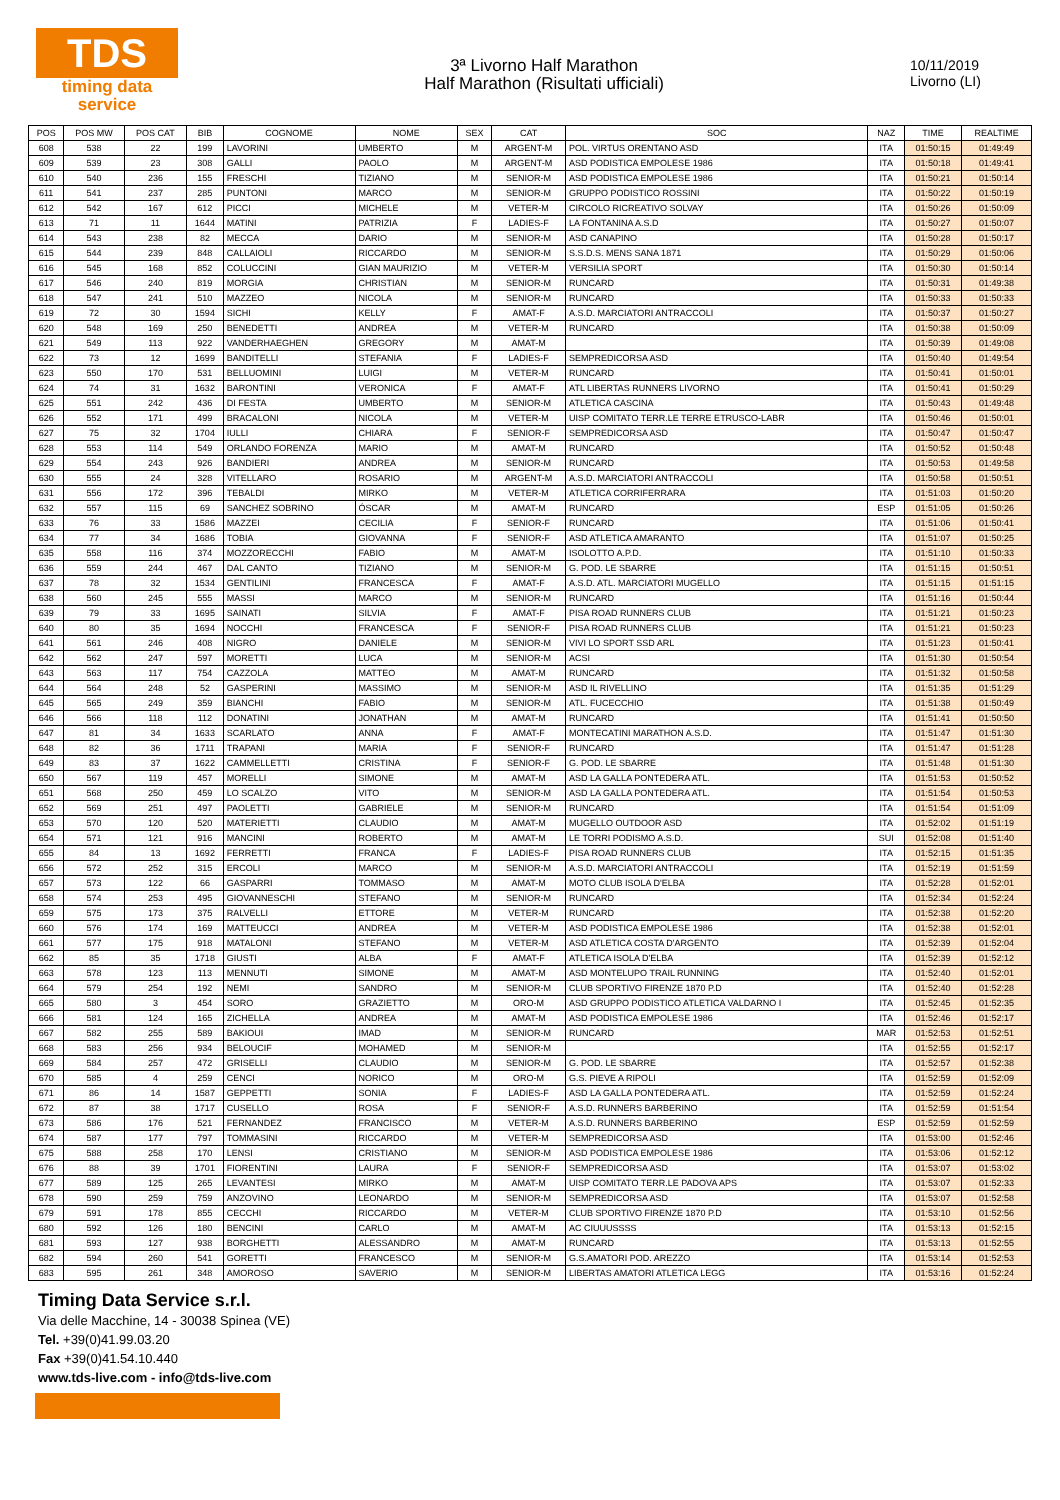TDS
timing data service
3ª Livorno Half Marathon
Half Marathon (Risultati ufficiali)
10/11/2019
Livorno (LI)
| POS | POS MW | POS CAT | BIB | COGNOME | NOME | SEX | CAT | SOC | NAZ | TIME | REALTIME |
| --- | --- | --- | --- | --- | --- | --- | --- | --- | --- | --- | --- |
| 608 | 538 | 22 | 199 | LAVORINI | UMBERTO | M | ARGENT-M | POL. VIRTUS ORENTANO ASD | ITA | 01:50:15 | 01:49:49 |
| 609 | 539 | 23 | 308 | GALLI | PAOLO | M | ARGENT-M | ASD PODISTICA EMPOLESE 1986 | ITA | 01:50:18 | 01:49:41 |
| 610 | 540 | 236 | 155 | FRESCHI | TIZIANO | M | SENIOR-M | ASD PODISTICA EMPOLESE 1986 | ITA | 01:50:21 | 01:50:14 |
| 611 | 541 | 237 | 285 | PUNTONI | MARCO | M | SENIOR-M | GRUPPO PODISTICO ROSSINI | ITA | 01:50:22 | 01:50:19 |
| 612 | 542 | 167 | 612 | PICCI | MICHELE | M | VETER-M | CIRCOLO RICREATIVO SOLVAY | ITA | 01:50:26 | 01:50:09 |
| 613 | 71 | 11 | 1644 | MATINI | PATRIZIA | F | LADIES-F | LA FONTANINA A.S.D | ITA | 01:50:27 | 01:50:07 |
| 614 | 543 | 238 | 82 | MECCA | DARIO | M | SENIOR-M | ASD CANAPINO | ITA | 01:50:28 | 01:50:17 |
| 615 | 544 | 239 | 848 | CALLAIOLI | RICCARDO | M | SENIOR-M | S.S.D.S. MENS SANA 1871 | ITA | 01:50:29 | 01:50:06 |
| 616 | 545 | 168 | 852 | COLUCCINI | GIAN MAURIZIO | M | VETER-M | VERSILIA SPORT | ITA | 01:50:30 | 01:50:14 |
| 617 | 546 | 240 | 819 | MORGIA | CHRISTIAN | M | SENIOR-M | RUNCARD | ITA | 01:50:31 | 01:49:38 |
| 618 | 547 | 241 | 510 | MAZZEO | NICOLA | M | SENIOR-M | RUNCARD | ITA | 01:50:33 | 01:50:33 |
| 619 | 72 | 30 | 1594 | SICHI | KELLY | F | AMAT-F | A.S.D. MARCIATORI ANTRACCOLI | ITA | 01:50:37 | 01:50:27 |
| 620 | 548 | 169 | 250 | BENEDETTI | ANDREA | M | VETER-M | RUNCARD | ITA | 01:50:38 | 01:50:09 |
| 621 | 549 | 113 | 922 | VANDERHAEGHEN | GREGORY | M | AMAT-M | | ITA | 01:50:39 | 01:49:08 |
| 622 | 73 | 12 | 1699 | BANDITELLI | STEFANIA | F | LADIES-F | SEMPREDICORSA ASD | ITA | 01:50:40 | 01:49:54 |
| 623 | 550 | 170 | 531 | BELLUOMINI | LUIGI | M | VETER-M | RUNCARD | ITA | 01:50:41 | 01:50:01 |
| 624 | 74 | 31 | 1632 | BARONTINI | VERONICA | F | AMAT-F | ATL LIBERTAS RUNNERS LIVORNO | ITA | 01:50:41 | 01:50:29 |
| 625 | 551 | 242 | 436 | DI FESTA | UMBERTO | M | SENIOR-M | ATLETICA CASCINA | ITA | 01:50:43 | 01:49:48 |
| 626 | 552 | 171 | 499 | BRACALONI | NICOLA | M | VETER-M | UISP COMITATO TERR.LE TERRE ETRUSCO-LABR | ITA | 01:50:46 | 01:50:01 |
| 627 | 75 | 32 | 1704 | IULLI | CHIARA | F | SENIOR-F | SEMPREDICORSA ASD | ITA | 01:50:47 | 01:50:47 |
| 628 | 553 | 114 | 549 | ORLANDO FORENZA | MARIO | M | AMAT-M | RUNCARD | ITA | 01:50:52 | 01:50:48 |
| 629 | 554 | 243 | 926 | BANDIERI | ANDREA | M | SENIOR-M | RUNCARD | ITA | 01:50:53 | 01:49:58 |
| 630 | 555 | 24 | 328 | VITELLARO | ROSARIO | M | ARGENT-M | A.S.D. MARCIATORI ANTRACCOLI | ITA | 01:50:58 | 01:50:51 |
| 631 | 556 | 172 | 396 | TEBALDI | MIRKO | M | VETER-M | ATLETICA CORRIFERRARA | ITA | 01:51:03 | 01:50:20 |
| 632 | 557 | 115 | 69 | SANCHEZ SOBRINO | ÓSCAR | M | AMAT-M | RUNCARD | ESP | 01:51:05 | 01:50:26 |
| 633 | 76 | 33 | 1586 | MAZZEI | CECILIA | F | SENIOR-F | RUNCARD | ITA | 01:51:06 | 01:50:41 |
| 634 | 77 | 34 | 1686 | TOBIA | GIOVANNA | F | SENIOR-F | ASD ATLETICA AMARANTO | ITA | 01:51:07 | 01:50:25 |
| 635 | 558 | 116 | 374 | MOZZORECCHI | FABIO | M | AMAT-M | ISOLOTTO A.P.D. | ITA | 01:51:10 | 01:50:33 |
| 636 | 559 | 244 | 467 | DAL CANTO | TIZIANO | M | SENIOR-M | G. POD. LE SBARRE | ITA | 01:51:15 | 01:50:51 |
| 637 | 78 | 32 | 1534 | GENTILINI | FRANCESCA | F | AMAT-F | A.S.D. ATL. MARCIATORI MUGELLO | ITA | 01:51:15 | 01:51:15 |
| 638 | 560 | 245 | 555 | MASSI | MARCO | M | SENIOR-M | RUNCARD | ITA | 01:51:16 | 01:50:44 |
| 639 | 79 | 33 | 1695 | SAINATI | SILVIA | F | AMAT-F | PISA ROAD RUNNERS CLUB | ITA | 01:51:21 | 01:50:23 |
| 640 | 80 | 35 | 1694 | NOCCHI | FRANCESCA | F | SENIOR-F | PISA ROAD RUNNERS CLUB | ITA | 01:51:21 | 01:50:23 |
| 641 | 561 | 246 | 408 | NIGRO | DANIELE | M | SENIOR-M | VIVI LO SPORT SSD ARL | ITA | 01:51:23 | 01:50:41 |
| 642 | 562 | 247 | 597 | MORETTI | LUCA | M | SENIOR-M | ACSI | ITA | 01:51:30 | 01:50:54 |
| 643 | 563 | 117 | 754 | CAZZOLA | MATTEO | M | AMAT-M | RUNCARD | ITA | 01:51:32 | 01:50:58 |
| 644 | 564 | 248 | 52 | GASPERINI | MASSIMO | M | SENIOR-M | ASD IL RIVELLINO | ITA | 01:51:35 | 01:51:29 |
| 645 | 565 | 249 | 359 | BIANCHI | FABIO | M | SENIOR-M | ATL. FUCECCHIO | ITA | 01:51:38 | 01:50:49 |
| 646 | 566 | 118 | 112 | DONATINI | JONATHAN | M | AMAT-M | RUNCARD | ITA | 01:51:41 | 01:50:50 |
| 647 | 81 | 34 | 1633 | SCARLATO | ANNA | F | AMAT-F | MONTECATINI MARATHON A.S.D. | ITA | 01:51:47 | 01:51:30 |
| 648 | 82 | 36 | 1711 | TRAPANI | MARIA | F | SENIOR-F | RUNCARD | ITA | 01:51:47 | 01:51:28 |
| 649 | 83 | 37 | 1622 | CAMMELLETTI | CRISTINA | F | SENIOR-F | G. POD. LE SBARRE | ITA | 01:51:48 | 01:51:30 |
| 650 | 567 | 119 | 457 | MORELLI | SIMONE | M | AMAT-M | ASD LA GALLA PONTEDERA ATL. | ITA | 01:51:53 | 01:50:52 |
| 651 | 568 | 250 | 459 | LO SCALZO | VITO | M | SENIOR-M | ASD LA GALLA PONTEDERA ATL. | ITA | 01:51:54 | 01:50:53 |
| 652 | 569 | 251 | 497 | PAOLETTI | GABRIELE | M | SENIOR-M | RUNCARD | ITA | 01:51:54 | 01:51:09 |
| 653 | 570 | 120 | 520 | MATERIETTI | CLAUDIO | M | AMAT-M | MUGELLO OUTDOOR ASD | ITA | 01:52:02 | 01:51:19 |
| 654 | 571 | 121 | 916 | MANCINI | ROBERTO | M | AMAT-M | LE TORRI PODISMO A.S.D. | SUI | 01:52:08 | 01:51:40 |
| 655 | 84 | 13 | 1692 | FERRETTI | FRANCA | F | LADIES-F | PISA ROAD RUNNERS CLUB | ITA | 01:52:15 | 01:51:35 |
| 656 | 572 | 252 | 315 | ERCOLI | MARCO | M | SENIOR-M | A.S.D. MARCIATORI ANTRACCOLI | ITA | 01:52:19 | 01:51:59 |
| 657 | 573 | 122 | 66 | GASPARRI | TOMMASO | M | AMAT-M | MOTO CLUB ISOLA D'ELBA | ITA | 01:52:28 | 01:52:01 |
| 658 | 574 | 253 | 495 | GIOVANNESCHI | STEFANO | M | SENIOR-M | RUNCARD | ITA | 01:52:34 | 01:52:24 |
| 659 | 575 | 173 | 375 | RALVELLI | ETTORE | M | VETER-M | RUNCARD | ITA | 01:52:38 | 01:52:20 |
| 660 | 576 | 174 | 169 | MATTEUCCI | ANDREA | M | VETER-M | ASD PODISTICA EMPOLESE 1986 | ITA | 01:52:38 | 01:52:01 |
| 661 | 577 | 175 | 918 | MATALONI | STEFANO | M | VETER-M | ASD ATLETICA COSTA D'ARGENTO | ITA | 01:52:39 | 01:52:04 |
| 662 | 85 | 35 | 1718 | GIUSTI | ALBA | F | AMAT-F | ATLETICA ISOLA D'ELBA | ITA | 01:52:39 | 01:52:12 |
| 663 | 578 | 123 | 113 | MENNUTI | SIMONE | M | AMAT-M | ASD MONTELUPO TRAIL RUNNING | ITA | 01:52:40 | 01:52:01 |
| 664 | 579 | 254 | 192 | NEMI | SANDRO | M | SENIOR-M | CLUB SPORTIVO FIRENZE 1870 P.D | ITA | 01:52:40 | 01:52:28 |
| 665 | 580 | 3 | 454 | SORO | GRAZIETTO | M | ORO-M | ASD GRUPPO PODISTICO ATLETICA VALDARNO I | ITA | 01:52:45 | 01:52:35 |
| 666 | 581 | 124 | 165 | ZICHELLA | ANDREA | M | AMAT-M | ASD PODISTICA EMPOLESE 1986 | ITA | 01:52:46 | 01:52:17 |
| 667 | 582 | 255 | 589 | BAKIOUI | IMAD | M | SENIOR-M | RUNCARD | MAR | 01:52:53 | 01:52:51 |
| 668 | 583 | 256 | 934 | BELOUCIF | MOHAMED | M | SENIOR-M | | ITA | 01:52:55 | 01:52:17 |
| 669 | 584 | 257 | 472 | GRISELLI | CLAUDIO | M | SENIOR-M | G. POD. LE SBARRE | ITA | 01:52:57 | 01:52:38 |
| 670 | 585 | 4 | 259 | CENCI | NORICO | M | ORO-M | G.S. PIEVE A RIPOLI | ITA | 01:52:59 | 01:52:09 |
| 671 | 86 | 14 | 1587 | GEPPETTI | SONIA | F | LADIES-F | ASD LA GALLA PONTEDERA ATL. | ITA | 01:52:59 | 01:52:24 |
| 672 | 87 | 38 | 1717 | CUSELLO | ROSA | F | SENIOR-F | A.S.D. RUNNERS BARBERINO | ITA | 01:52:59 | 01:51:54 |
| 673 | 586 | 176 | 521 | FERNANDEZ | FRANCISCO | M | VETER-M | A.S.D. RUNNERS BARBERINO | ESP | 01:52:59 | 01:52:59 |
| 674 | 587 | 177 | 797 | TOMMASINI | RICCARDO | M | VETER-M | SEMPREDICORSA ASD | ITA | 01:53:00 | 01:52:46 |
| 675 | 588 | 258 | 170 | LENSI | CRISTIANO | M | SENIOR-M | ASD PODISTICA EMPOLESE 1986 | ITA | 01:53:06 | 01:52:12 |
| 676 | 88 | 39 | 1701 | FIORENTINI | LAURA | F | SENIOR-F | SEMPREDICORSA ASD | ITA | 01:53:07 | 01:53:02 |
| 677 | 589 | 125 | 265 | LEVANTESI | MIRKO | M | AMAT-M | UISP COMITATO TERR.LE PADOVA APS | ITA | 01:53:07 | 01:52:33 |
| 678 | 590 | 259 | 759 | ANZOVINO | LEONARDO | M | SENIOR-M | SEMPREDICORSA ASD | ITA | 01:53:07 | 01:52:58 |
| 679 | 591 | 178 | 855 | CECCHI | RICCARDO | M | VETER-M | CLUB SPORTIVO FIRENZE 1870 P.D | ITA | 01:53:10 | 01:52:56 |
| 680 | 592 | 126 | 180 | BENCINI | CARLO | M | AMAT-M | AC CIUUUSSSS | ITA | 01:53:13 | 01:52:15 |
| 681 | 593 | 127 | 938 | BORGHETTI | ALESSANDRO | M | AMAT-M | RUNCARD | ITA | 01:53:13 | 01:52:55 |
| 682 | 594 | 260 | 541 | GORETTI | FRANCESCO | M | SENIOR-M | G.S.AMATORI POD. AREZZO | ITA | 01:53:14 | 01:52:53 |
| 683 | 595 | 261 | 348 | AMOROSO | SAVERIO | M | SENIOR-M | LIBERTAS AMATORI ATLETICA LEGG | ITA | 01:53:16 | 01:52:24 |
Timing Data Service s.r.l.
Via delle Macchine, 14 - 30038 Spinea (VE)
Tel. +39(0)41.99.03.20
Fax +39(0)41.54.10.440
www.tds-live.com - info@tds-live.com